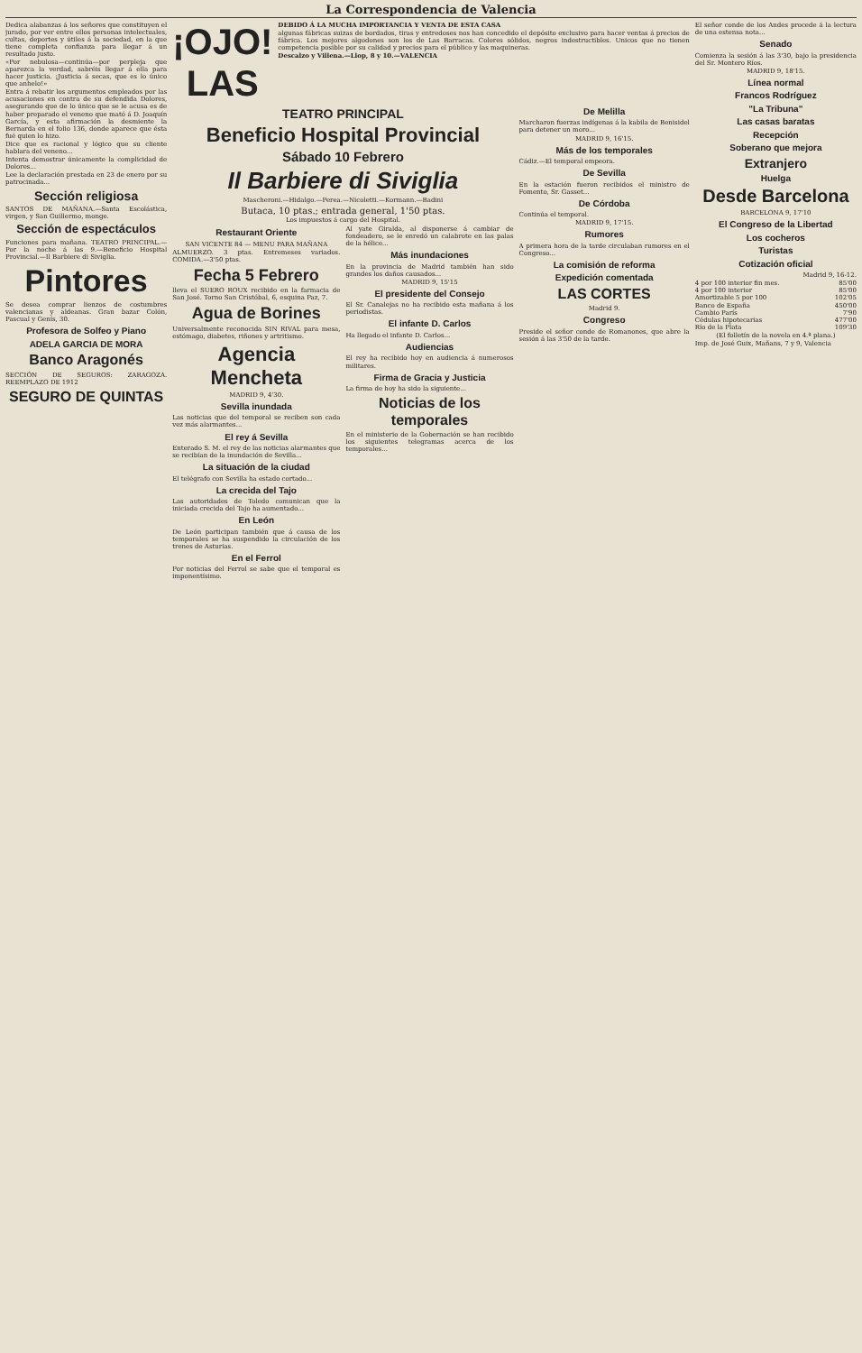La Correspondencia de Valencia
Dedica alabanzas á los señores que constituyen el jurado, por ver entre ellos personas intelectuales, cultas, deportes y útiles á la sociedad, en la que tiene completa confianza para llegar á un resultado justo.
«Por nebulosa—continúa—por perpleja que aparezca la verdad, sabréis llegar á ella para hacer justicia. ¡Justicia á secas, que es lo único que anhelo!»
Entra á rebatir los argumentos empleados por las acusaciones en contra de su defendida Dolores, asegurando que de lo único que se le acusa es de haber preparado el veneno que mató á D. Joaquín García, y esta afirmación la desmiente la Bernarda en el folio 136, donde aparece que ésta fué quien lo hizo.
Dice que es racional y lógico que su cliente hablara del veneno...
Intenta demostrar únicamente la complicidad de Dolores...
Lee la declaración prestada en 23 de enero por su patrocinada...
Sección religiosa
SANTOS DE MAÑANA.—Santa Escolástica, virgen, y San Guillermo, monge.
Sección de espectáculos
Funciones para mañana. TEATRO PRINCIPAL.—Por la noche á las 9.—Beneficio Hospital Provincial.—Il Barbiere di Siviglia.
Pintores
Se desea comprar lienzos de costumbres valencianas y aldeanas. Gran bazar Colón, Pascual y Genís, 30.
Profesora de Solfeo y Piano
ADELA GARCIA DE MORA
Banco Aragonés
SECCIÓN DE SEGUROS: ZARAGOZA. REEMPLAZO DE 1912
SEGURO DE QUINTAS
¡OJO! LAS
DEBIDO Á LA MUCHA IMPORTANCIA Y VENTA DE ESTA CASA
algunas fábricas suizas de bordados, tiras y entredoses nos han concedido el depósito exclusivo para hacer ventas á precios de fábrica. Los mejores algodones son los de Las Barracas. Colores sólidos, negros indestructibles. Unicos que no tienen competencia posible por su calidad y precios para el público y las maquineras.
Descalzo y Villena.—Llop, 8 y 10.—VALENCIA
TEATRO PRINCIPAL
Beneficio Hospital Provincial
Sábado 10 Febrero
Il Barbiere di Siviglia
Mascheroni.—Hidalgo.—Perea.—Nicoletti.—Kormann.—Badini
Butaca, 10 ptas.; entrada general, 1'50 ptas.
Los impuestos á cargo del Hospital.
Restaurant Oriente
SAN VICENTE 84 — MENU PARA MAÑANA
ALMUERZO. 3 ptas. Entremeses variados. COMIDA.—3'50 ptas.
Fecha 5 Febrero
lleva el SUERO ROUX recibido en la farmacia de San José. Torno San Cristóbal, 6, esquina Paz, 7.
Agua de Borines
Universalmente reconocida SIN RIVAL para mesa, estómago, diabetes, riñones y artritismo.
Agencia Mencheta
MADRID 9, 4'30.
Sevilla inundada
Las noticias que del temporal se reciben son cada vez más alarmantes...
El rey á Sevilla
Enterado S. M. el rey de las noticias alarmantes que se recibían de la inundación de Sevilla...
La situación de la ciudad
El telégrafo con Sevilla ha estado cortado...
La crecida del Tajo
Las autoridades de Toledo comunican que la iniciada crecida del Tajo ha aumentado...
En León
De León participan también que á causa de los temporales se ha suspendido la circulación de los trenes de Asturias.
En el Ferrol
Por noticias del Ferrol se sabe que el temporal es imponentísimo.
Al yate Giralda, al disponerse á cambiar de fondeadero, se le enredó un calabrote en las palas de la hélice...
Más inundaciones
En la provincia de Madrid también han sido grandes los daños causados...
MADRID 9, 15'15
El presidente del Consejo
El Sr. Canalejas no ha recibido esta mañana á los periodistas.
El infante D. Carlos
Ha llegado el infante D. Carlos...
Audiencias
El rey ha recibido hoy en audiencia á numerosos militares.
Firma de Gracia y Justicia
La firma de hoy ha sido la siguiente...
Noticias de los temporales
En el ministerio de la Gobernación se han recibido los siguientes telegramas acerca de los temporales...
De Melilla
Marcharon fuerzas indígenas á la kabila de Benisidel para detener un moro...
MADRID 9, 16'15.
Más de los temporales
Cádiz.—El temporal empeora.
De Sevilla
En la estación fueron recibidos el ministro de Fomento, Sr. Gasset...
De Córdoba
Continúa el temporal.
MADRID 9, 17'15.
Rumores
A primera hora de la tarde circulaban rumores en el Congreso...
La comisión de reforma
Expedición comentada
LAS CORTES
Madrid 9.
Congreso
Preside el señor conde de Romanones, que abre la sesión á las 3'50 de la tarde.
El señor conde de los Andes procede á la lectura de una estensa nota...
Senado
Comienza la sesión á las 3'30, bajo la presidencia del Sr. Montero Ríos.
MADRID 9, 18'15.
Línea normal
Francos Rodríguez
"La Tribuna"
Las casas baratas
Recepción
Soberano que mejora
Extranjero
Huelga
Desde Barcelona
BARCELONA 9, 17'10
El Congreso de la Libertad
Los cocheros
Turistas
Cotización oficial
Madrid 9, 16-12.
| 4 por 100 interior fin mes. | 85'00 |
| 4 por 100 interior | 85'00 |
| Amortizable 5 por 100 | 102'05 |
| Banco de España | 450'00 |
| Cambio París | 7'90 |
| Cédulas hipotecarias | 477'00 |
| Río de la Plata | 109'30 |
(El folletín de la novela en 4.ª plana.)
Imp. de José Guix, Mañans, 7 y 9, Valencia